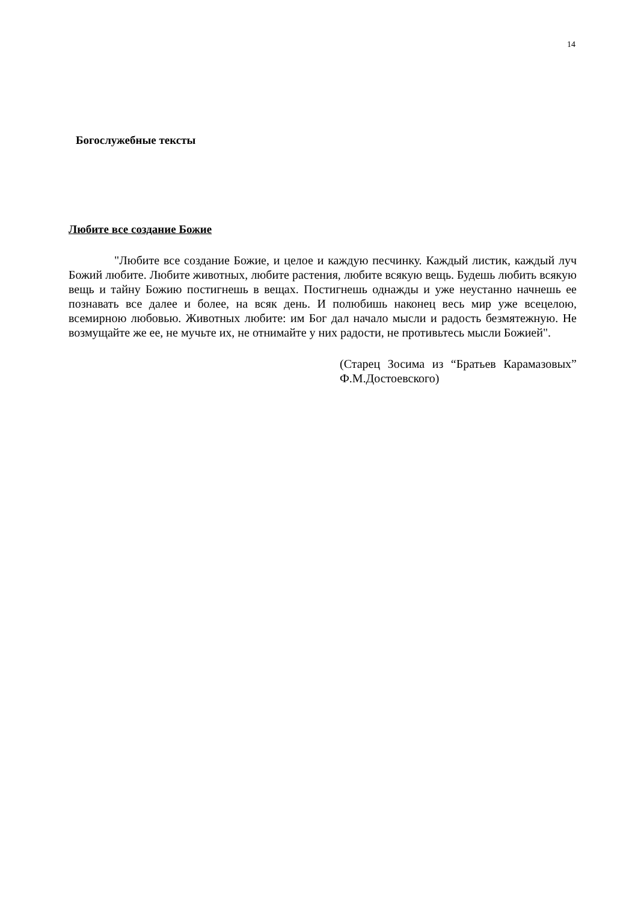14
Богослужебные тексты
Любите все создание Божие
"Любите все создание Божие, и целое и каждую песчинку. Каждый листик, каждый луч Божий любите. Любите животных, любите растения, любите всякую вещь. Будешь любить всякую вещь и тайну Божию постигнешь в вещах. Постигнешь однажды и уже неустанно начнешь ее познавать все далее и более, на всяк день. И полюбишь наконец весь мир уже всецелою, всемирною любовью. Животных любите: им Бог дал начало мысли и радость безмятежную. Не возмущайте же ее, не мучьте их, не отнимайте у них радости, не противьтесь мысли Божией".
(Старец Зосима из “Братьев Карамазовых” Ф.М.Достоевского)